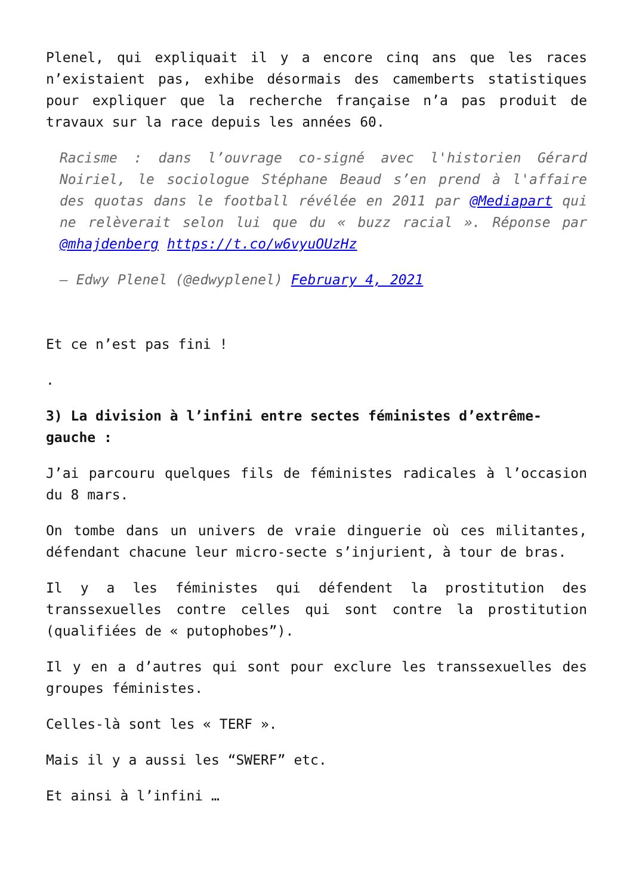Plenel, qui expliquait il y a encore cinq ans que les races n’existaient pas, exhibe désormais des camemberts statistiques pour expliquer que la recherche française n’a pas produit de travaux sur la race depuis les années 60.
Racisme : dans l’ouvrage co-signé avec l'historien Gérard Noiriel, le sociologue Stéphane Beaud s’en prend à l'affaire des quotas dans le football révélée en 2011 par @Mediapart qui ne relèverait selon lui que du « buzz racial ». Réponse par @mhajdenberg https://t.co/w6vyuOUzHz
— Edwy Plenel (@edwyplenel) February 4, 2021
Et ce n’est pas fini !
.
3) La division à l’infini entre sectes féministes d’extrême-gauche :
J’ai parcouru quelques fils de féministes radicales à l’occasion du 8 mars.
On tombe dans un univers de vraie dinguerie où ces militantes, défendant chacune leur micro-secte s’injurient, à tour de bras.
Il y a les féministes qui défendent la prostitution des transsexuelles contre celles qui sont contre la prostitution (qualifiées de « putophobes”).
Il y en a d’autres qui sont pour exclure les transsexuelles des groupes féministes.
Celles-là sont les « TERF ».
Mais il y a aussi les “SWERF” etc.
Et ainsi à l’infini …